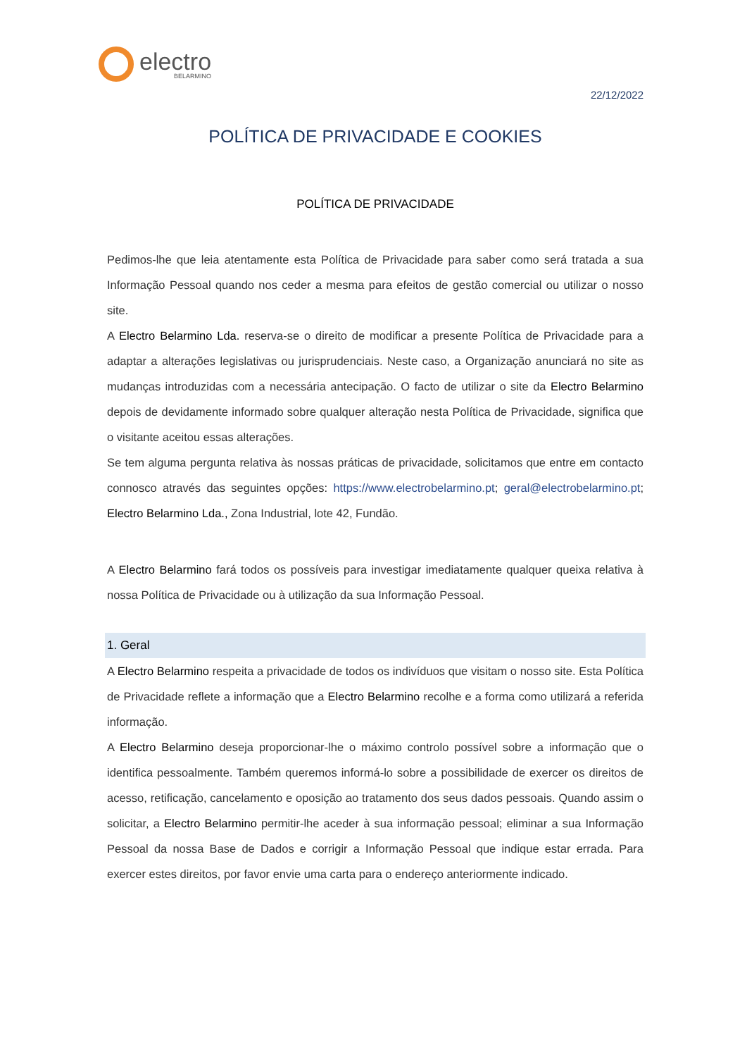electro
BELARMINO
22/12/2022
POLÍTICA DE PRIVACIDADE E COOKIES
POLÍTICA DE PRIVACIDADE
Pedimos-lhe que leia atentamente esta Política de Privacidade para saber como será tratada a sua Informação Pessoal quando nos ceder a mesma para efeitos de gestão comercial ou utilizar o nosso site.
A Electro Belarmino Lda. reserva-se o direito de modificar a presente Política de Privacidade para a adaptar a alterações legislativas ou jurisprudenciais. Neste caso, a Organização anunciará no site as mudanças introduzidas com a necessária antecipação. O facto de utilizar o site da Electro Belarmino depois de devidamente informado sobre qualquer alteração nesta Política de Privacidade, significa que o visitante aceitou essas alterações.
Se tem alguma pergunta relativa às nossas práticas de privacidade, solicitamos que entre em contacto connosco através das seguintes opções: https://www.electrobelarmino.pt; geral@electrobelarmino.pt; Electro Belarmino Lda., Zona Industrial, lote 42, Fundão.
A Electro Belarmino fará todos os possíveis para investigar imediatamente qualquer queixa relativa à nossa Política de Privacidade ou à utilização da sua Informação Pessoal.
1. Geral
A Electro Belarmino respeita a privacidade de todos os indivíduos que visitam o nosso site. Esta Política de Privacidade reflete a informação que a Electro Belarmino recolhe e a forma como utilizará a referida informação.
A Electro Belarmino deseja proporcionar-lhe o máximo controlo possível sobre a informação que o identifica pessoalmente. Também queremos informá-lo sobre a possibilidade de exercer os direitos de acesso, retificação, cancelamento e oposição ao tratamento dos seus dados pessoais. Quando assim o solicitar, a Electro Belarmino permitir-lhe aceder à sua informação pessoal; eliminar a sua Informação Pessoal da nossa Base de Dados e corrigir a Informação Pessoal que indique estar errada. Para exercer estes direitos, por favor envie uma carta para o endereço anteriormente indicado.